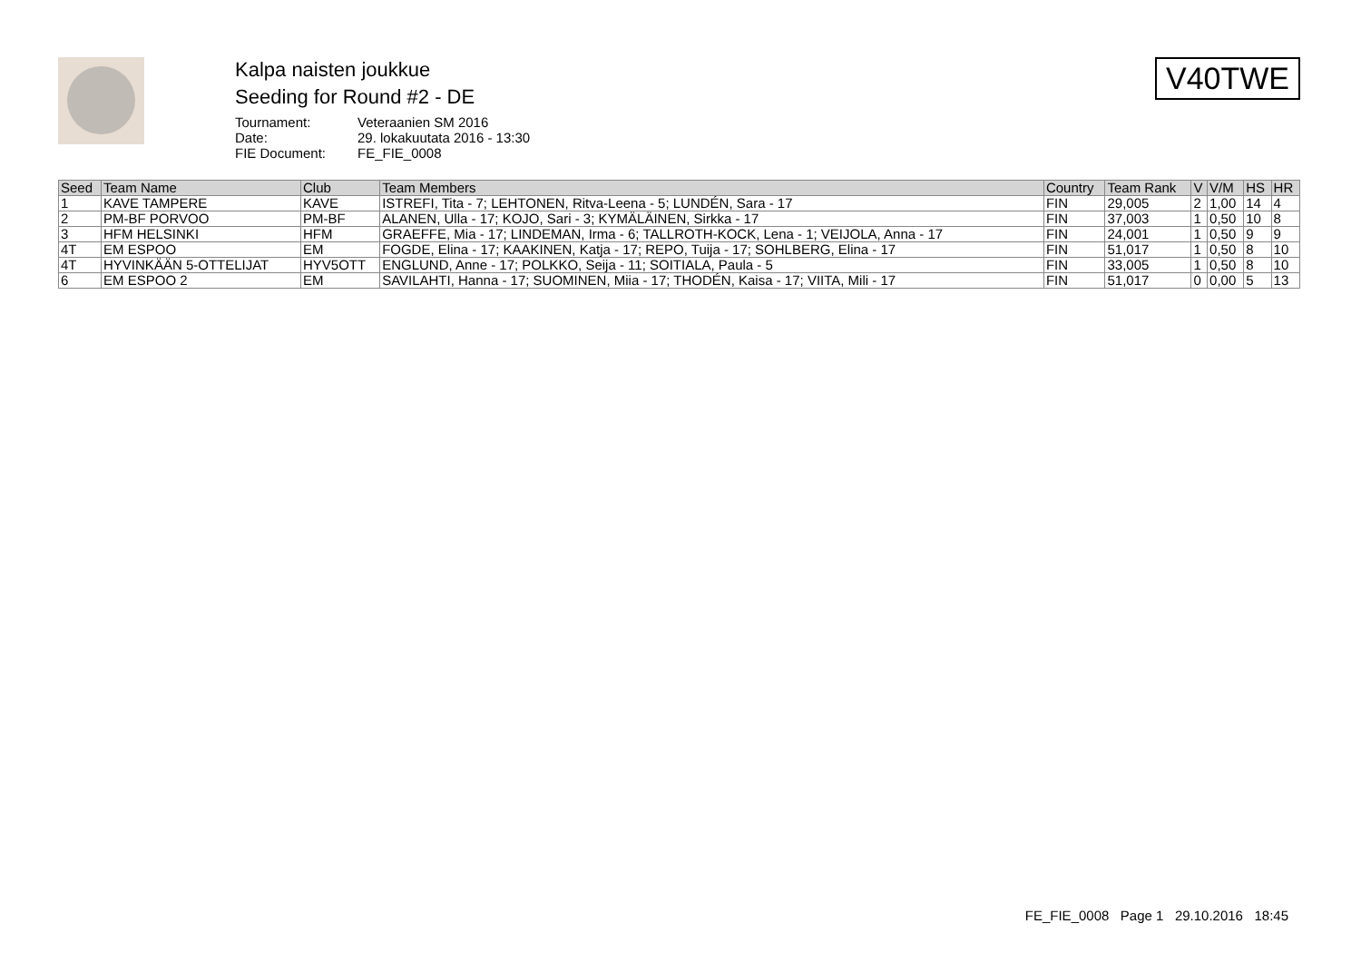Kalpa naisten joukkue
Seeding for Round #2 - DE
Tournament: Veteraanien SM 2016
Date: 29. lokakuutata 2016 - 13:30
FIE Document: FE_FIE_0008
V40TWE
| Seed | Team Name | Club | Team Members | Country | Team Rank | V | V/M | HS | HR |
| --- | --- | --- | --- | --- | --- | --- | --- | --- | --- |
| 1 | KAVE TAMPERE | KAVE | ISTREFI, Tita - 7; LEHTONEN, Ritva-Leena - 5; LUNDÉN, Sara - 17 | FIN | 29,005 | 2 | 1,00 | 14 | 4 |
| 2 | PM-BF PORVOO | PM-BF | ALANEN, Ulla - 17; KOJO, Sari - 3; KYMÄLÄINEN, Sirkka - 17 | FIN | 37,003 | 1 | 0,50 | 10 | 8 |
| 3 | HFM HELSINKI | HFM | GRAEFFE, Mia - 17; LINDEMAN, Irma - 6; TALLROTH-KOCK, Lena - 1; VEIJOLA, Anna - 17 | FIN | 24,001 | 1 | 0,50 | 9 | 9 |
| 4T | EM ESPOO | EM | FOGDE, Elina - 17; KAAKINEN, Katja - 17; REPO, Tuija - 17; SOHLBERG, Elina - 17 | FIN | 51,017 | 1 | 0,50 | 8 | 10 |
| 4T | HYVINKÄÄN 5-OTTELIJAT | HYV5OTT | ENGLUND, Anne - 17; POLKKO, Seija - 11; SOITIALA, Paula - 5 | FIN | 33,005 | 1 | 0,50 | 8 | 10 |
| 6 | EM ESPOO 2 | EM | SAVILAHTI, Hanna - 17; SUOMINEN, Miia - 17; THODÉN, Kaisa - 17; VIITA, Mili - 17 | FIN | 51,017 | 0 | 0,00 | 5 | 13 |
FE_FIE_0008 Page 1 29.10.2016 18:45